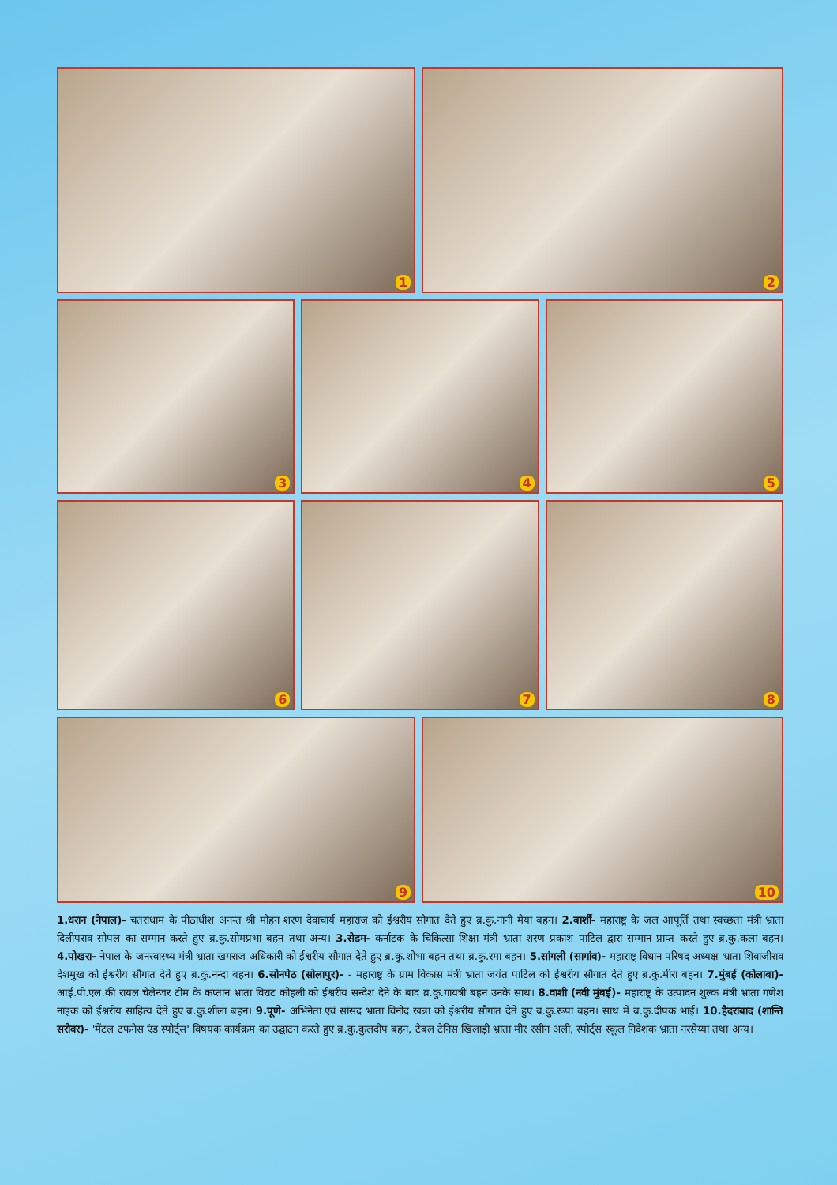1
2
3
4
5
6
7
8
9
10
1.धरान (नेपाल)- चतराधाम के पीठाधीश अनन्त श्री मोहन शरण देवाचार्य महाराज को ईश्वरीय सौगात देते हुए ब्र.कु.नानी मैया बहन। 2.बार्शी- महाराष्ट्र के जल आपूर्ति तथा स्वच्छता मंत्री भ्राता दिलीपराव सोपल का सम्मान करते हुए ब्र.कु.सोमप्रभा बहन तथा अन्य। 3.सेडम- कर्नाटक के चिकित्सा शिक्षा मंत्री भ्राता शरण प्रकाश पाटिल द्वारा सम्मान प्राप्त करते हुए ब्र.कु.कला बहन। 4.पोखरा- नेपाल के जनस्वास्थ्य मंत्री भ्राता खगराज अधिकारी को ईश्वरीय सौगात देते हुए ब्र.कु.शोभा बहन तथा ब्र.कु.रमा बहन। 5.सांगली (सागांव)- महाराष्ट्र विधान परिषद अध्यक्ष भ्राता शिवाजीराव देशमुख को ईश्वरीय सौगात देते हुए ब्र.कु.नन्दा बहन। 6.सोनपेठ (सोलापुर)- - महाराष्ट्र के ग्राम विकास मंत्री भ्राता जयंत पाटिल को ईश्वरीय सौगात देते हुए ब्र.कु.मीरा बहन। 7.मुंबई (कोलाबा)- आई.पी.एल.की रायल चेलेन्जर टीम के कप्तान भ्राता विराट कोहली को ईश्वरीय सन्देश देने के बाद ब्र.कु.गायत्री बहन उनके साथ। 8.वाशी (नवी मुंबई)- महाराष्ट्र के उत्पादन शुल्क मंत्री भ्राता गणेश नाइक को ईश्वरीय साहित्य देते हुए ब्र.कु.शीला बहन। 9.पूणे- अभिनेता एवं सांसद भ्राता विनोद खन्ना को ईश्वरीय सौगात देते हुए ब्र.कु.रूपा बहन। साथ में ब्र.कु.दीपक भाई। 10.हैदराबाद (शान्ति सरोवर)- 'मेंटल टफनेस एंड स्पोर्ट्स' विषयक कार्यक्रम का उद्घाटन करते हुए ब्र.कु.कुलदीप बहन, टेबल टेनिस खिलाड़ी भ्राता मीर रसीन अली, स्पोर्ट्स स्कूल निदेशक भ्राता नरसैय्या तथा अन्य।